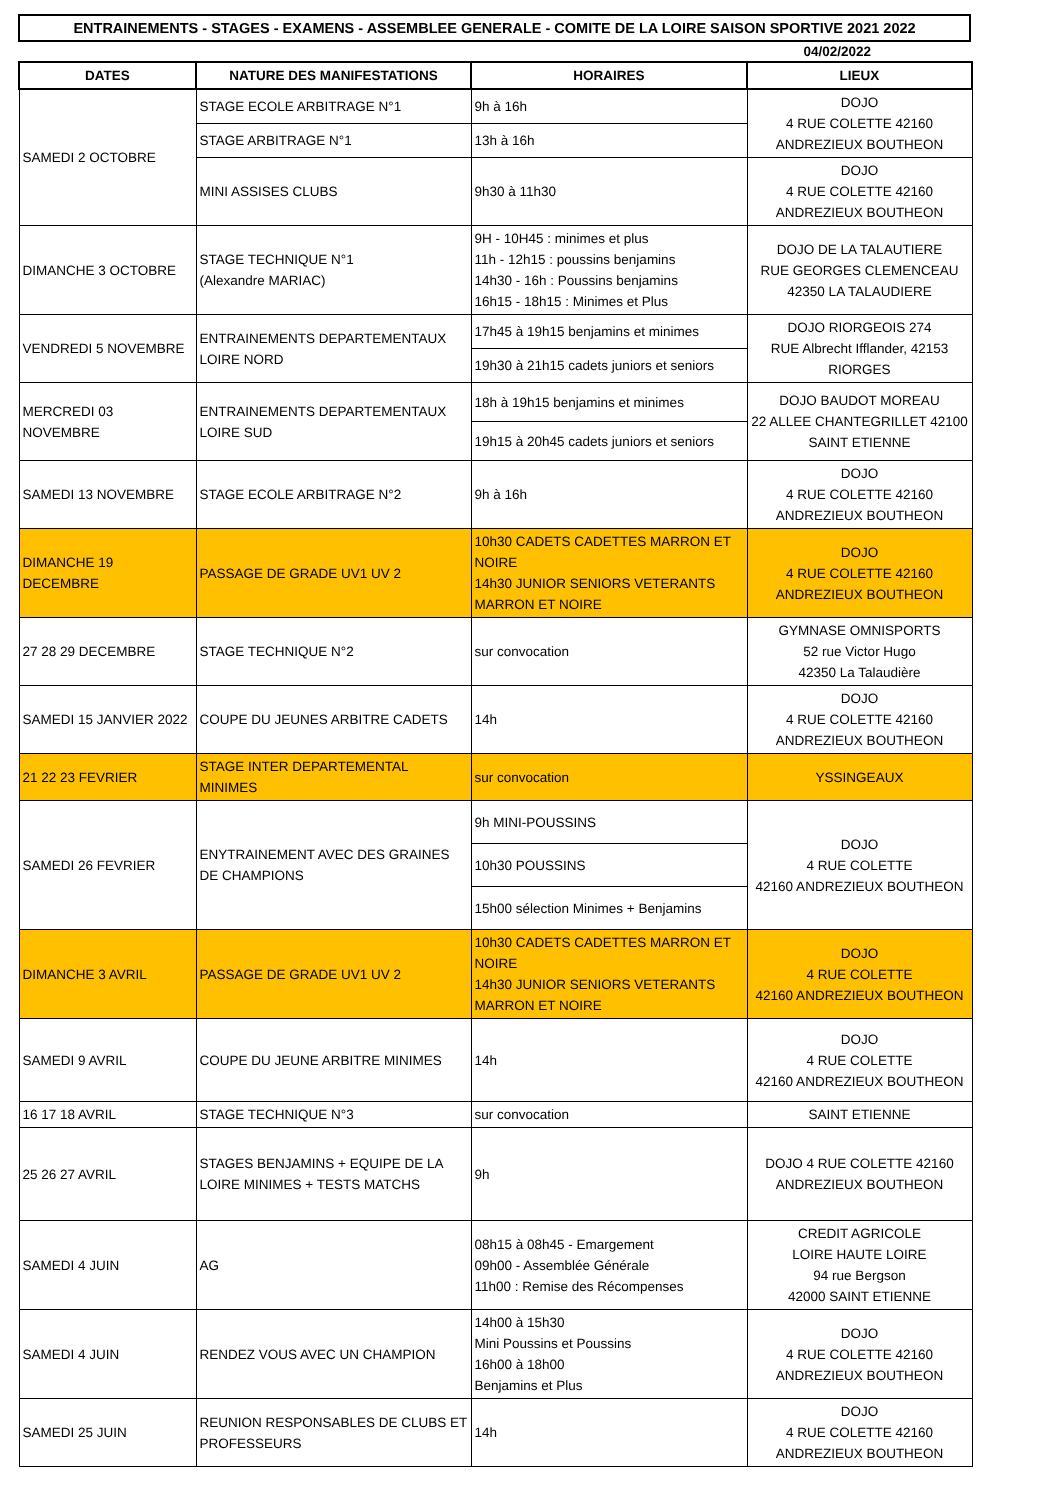ENTRAINEMENTS - STAGES - EXAMENS - ASSEMBLEE GENERALE - COMITE DE LA LOIRE SAISON SPORTIVE 2021 2022
04/02/2022
| DATES | NATURE DES MANIFESTATIONS | HORAIRES | LIEUX |
| --- | --- | --- | --- |
| SAMEDI 2 OCTOBRE | STAGE ECOLE ARBITRAGE N°1 | 9h à 16h | DOJO 4 RUE COLETTE 42160 ANDREZIEUX BOUTHEON |
| | STAGE ARBITRAGE N°1 | 13h à 16h | |
| | MINI ASSISES CLUBS | 9h30 à 11h30 | DOJO 4 RUE COLETTE 42160 ANDREZIEUX BOUTHEON |
| DIMANCHE 3 OCTOBRE | STAGE TECHNIQUE N°1 (Alexandre MARIAC) | 9H - 10H45 : minimes et plus 11h - 12h15 : poussins benjamins 14h30 - 16h : Poussins benjamins 16h15 - 18h15 : Minimes et Plus | DOJO DE LA TALAUTIERE RUE GEORGES CLEMENCEAU 42350 LA TALAUDIERE |
| VENDREDI 5 NOVEMBRE | ENTRAINEMENTS DEPARTEMENTAUX LOIRE NORD | 17h45 à 19h15 benjamins et minimes | DOJO RIORGEOIS 274 RUE Albrecht Ifflander, 42153 RIORGES |
| | | 19h30 à 21h15 cadets juniors et seniors | |
| MERCREDI 03 NOVEMBRE | ENTRAINEMENTS DEPARTEMENTAUX LOIRE SUD | 18h à 19h15 benjamins et minimes | DOJO BAUDOT MOREAU 22 ALLEE CHANTEGRILLET 42100 SAINT ETIENNE |
| | | 19h15 à 20h45 cadets juniors et seniors | |
| SAMEDI 13 NOVEMBRE | STAGE ECOLE ARBITRAGE N°2 | 9h à 16h | DOJO 4 RUE COLETTE 42160 ANDREZIEUX BOUTHEON |
| DIMANCHE 19 DECEMBRE | PASSAGE DE GRADE UV1 UV 2 | 10h30 CADETS CADETTES MARRON ET NOIRE 14h30 JUNIOR SENIORS VETERANTS MARRON ET NOIRE | DOJO 4 RUE COLETTE 42160 ANDREZIEUX BOUTHEON |
| 27 28 29 DECEMBRE | STAGE TECHNIQUE N°2 | sur convocation | GYMNASE OMNISPORTS 52 rue Victor Hugo 42350 La Talaudière |
| SAMEDI 15 JANVIER 2022 | COUPE DU JEUNES ARBITRE CADETS | 14h | DOJO 4 RUE COLETTE 42160 ANDREZIEUX BOUTHEON |
| 21 22 23 FEVRIER | STAGE INTER DEPARTEMENTAL MINIMES | sur convocation | YSSINGEAUX |
| SAMEDI 26 FEVRIER | ENYTRAINEMENT AVEC DES GRAINES DE CHAMPIONS | 9h MINI-POUSSINS | DOJO 4 RUE COLETTE 42160 ANDREZIEUX BOUTHEON |
| | | 10h30 POUSSINS | |
| | | 15h00 sélection Minimes + Benjamins | |
| DIMANCHE 3 AVRIL | PASSAGE DE GRADE UV1 UV 2 | 10h30 CADETS CADETTES MARRON ET NOIRE 14h30 JUNIOR SENIORS VETERANTS MARRON ET NOIRE | DOJO 4 RUE COLETTE 42160 ANDREZIEUX BOUTHEON |
| SAMEDI 9 AVRIL | COUPE DU JEUNE ARBITRE MINIMES | 14h | DOJO 4 RUE COLETTE 42160 ANDREZIEUX BOUTHEON |
| 16 17 18 AVRIL | STAGE TECHNIQUE N°3 | sur convocation | SAINT ETIENNE |
| 25 26 27 AVRIL | STAGES BENJAMINS + EQUIPE DE LA LOIRE MINIMES + TESTS MATCHS | 9h | DOJO 4 RUE COLETTE 42160 ANDREZIEUX BOUTHEON |
| SAMEDI 4 JUIN | AG | 08h15 à 08h45 - Emargement 09h00 - Assemblée Générale 11h00 : Remise des Récompenses | CREDIT AGRICOLE LOIRE HAUTE LOIRE 94 rue Bergson 42000 SAINT ETIENNE |
| SAMEDI 4 JUIN | RENDEZ VOUS AVEC UN CHAMPION | 14h00 à 15h30 Mini Poussins et Poussins 16h00 à 18h00 Benjamins et Plus | DOJO 4 RUE COLETTE 42160 ANDREZIEUX BOUTHEON |
| SAMEDI 25 JUIN | REUNION RESPONSABLES DE CLUBS ET PROFESSEURS | 14h | DOJO 4 RUE COLETTE 42160 ANDREZIEUX BOUTHEON |